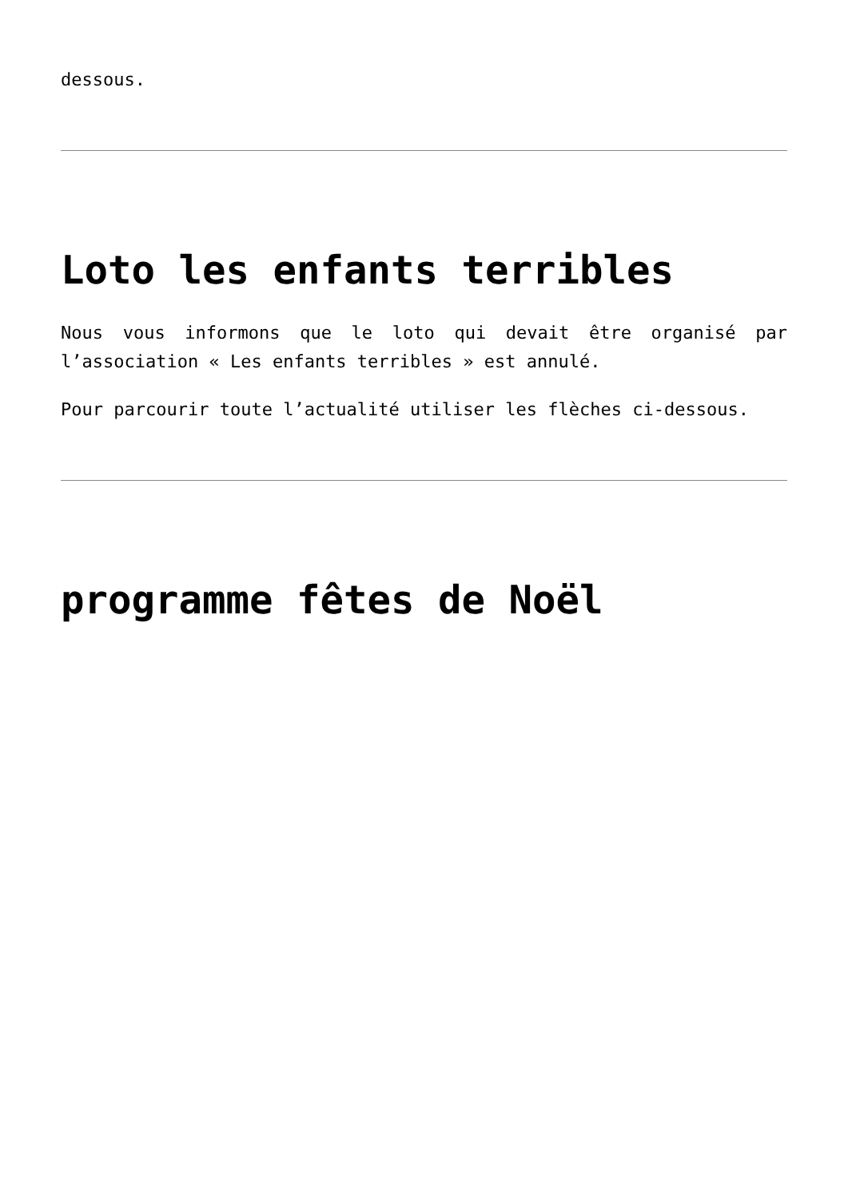dessous.
Loto les enfants terribles
Nous vous informons que le loto qui devait être organisé par l’association « Les enfants terribles » est annulé.
Pour parcourir toute l’actualité utiliser les flèches ci-dessous.
programme fêtes de Noël